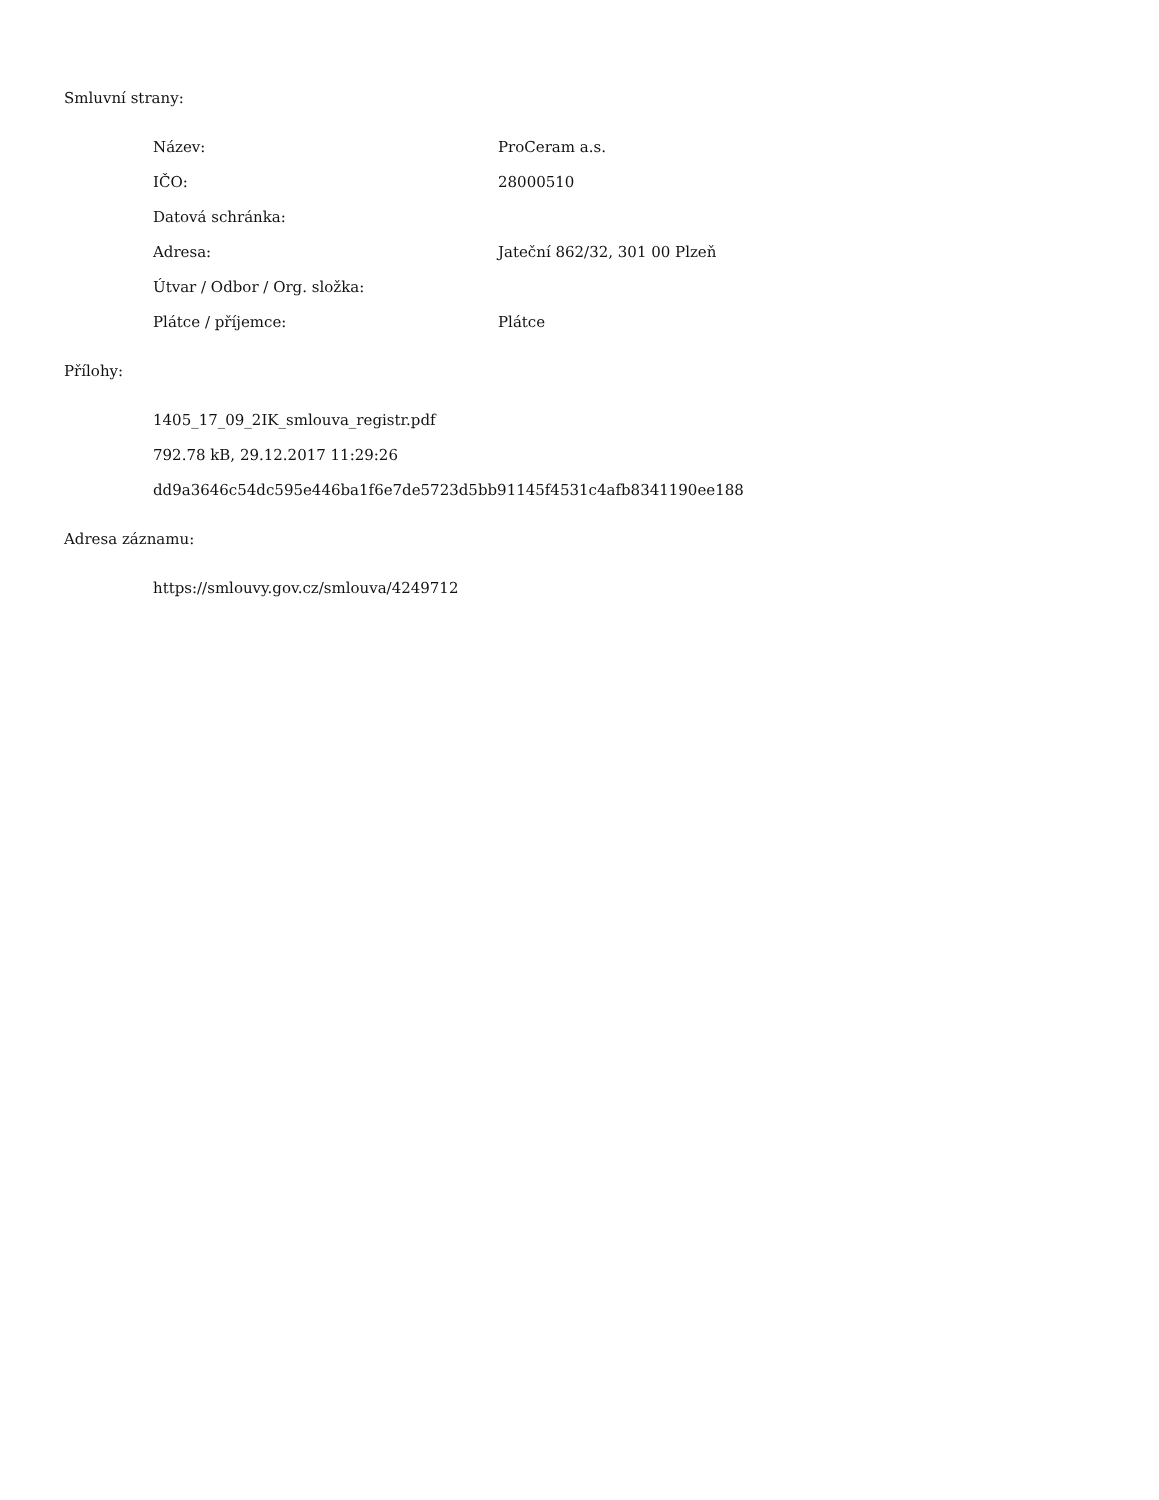Smluvní strany:
| Název: | ProCeram a.s. |
| IČO: | 28000510 |
| Datová schránka: | |
| Adresa: | Jateční 862/32, 301 00 Plzeň |
| Útvar / Odbor / Org. složka: | |
| Plátce / příjemce: | Plátce |
Přílohy:
| 1405_17_09_2IK_smlouva_registr.pdf |
| 792.78 kB, 29.12.2017 11:29:26 |
| dd9a3646c54dc595e446ba1f6e7de5723d5bb91145f4531c4afb8341190ee188 |
Adresa záznamu:
| https://smlouvy.gov.cz/smlouva/4249712 |